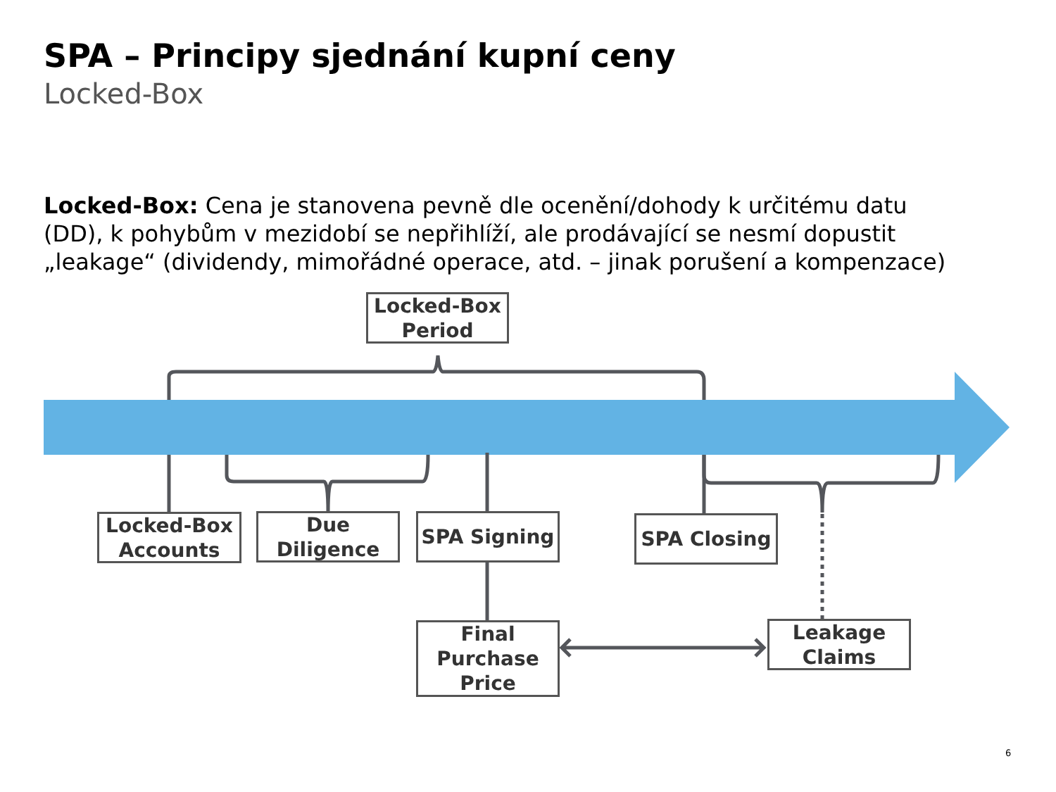SPA – Principy sjednání kupní ceny
Locked-Box
Locked-Box: Cena je stanovena pevně dle ocenění/dohody k určitému datu (DD), k pohybům v mezidobí se nepřihlíží, ale prodávající se nesmí dopustit „leakage“ (dividendy, mimořádné operace, atd. – jinak porušení a kompenzace)
Locked-Box Period
Locked-Box Accounts
Due Diligence
SPA Signing SPA Closing
Final Purchase Price
Leakage Claims
6